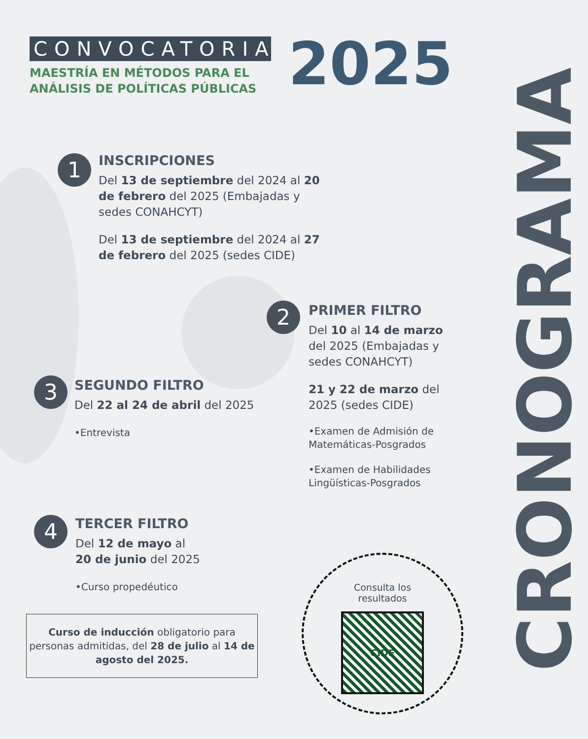CONVOCATORIA
MAESTRÍA EN MÉTODOS PARA EL ANÁLISIS DE POLÍTICAS PÚBLICAS
2025
CRONOGRAMA
1
INSCRIPCIONES
Del 13 de septiembre del 2024 al 20 de febrero del 2025 (Embajadas y sedes CONAHCYT)
Del 13 de septiembre del 2024 al 27 de febrero del 2025 (sedes CIDE)
2
PRIMER FILTRO
Del 10 al 14 de marzo del 2025 (Embajadas y sedes CONAHCYT)
21 y 22 de marzo del 2025 (sedes CIDE)
•Examen de Admisión de Matemáticas-Posgrados
•Examen de Habilidades Lingüísticas-Posgrados
3
SEGUNDO FILTRO
Del 22 al 24 de abril del 2025
•Entrevista
4
TERCER FILTRO
Del 12 de mayo al
20 de junio del 2025
•Curso propedéutico
Curso de inducción obligatorio para personas admitidas, del 28 de julio al 14 de agosto del 2025.
Consulta los
resultados
CIDE